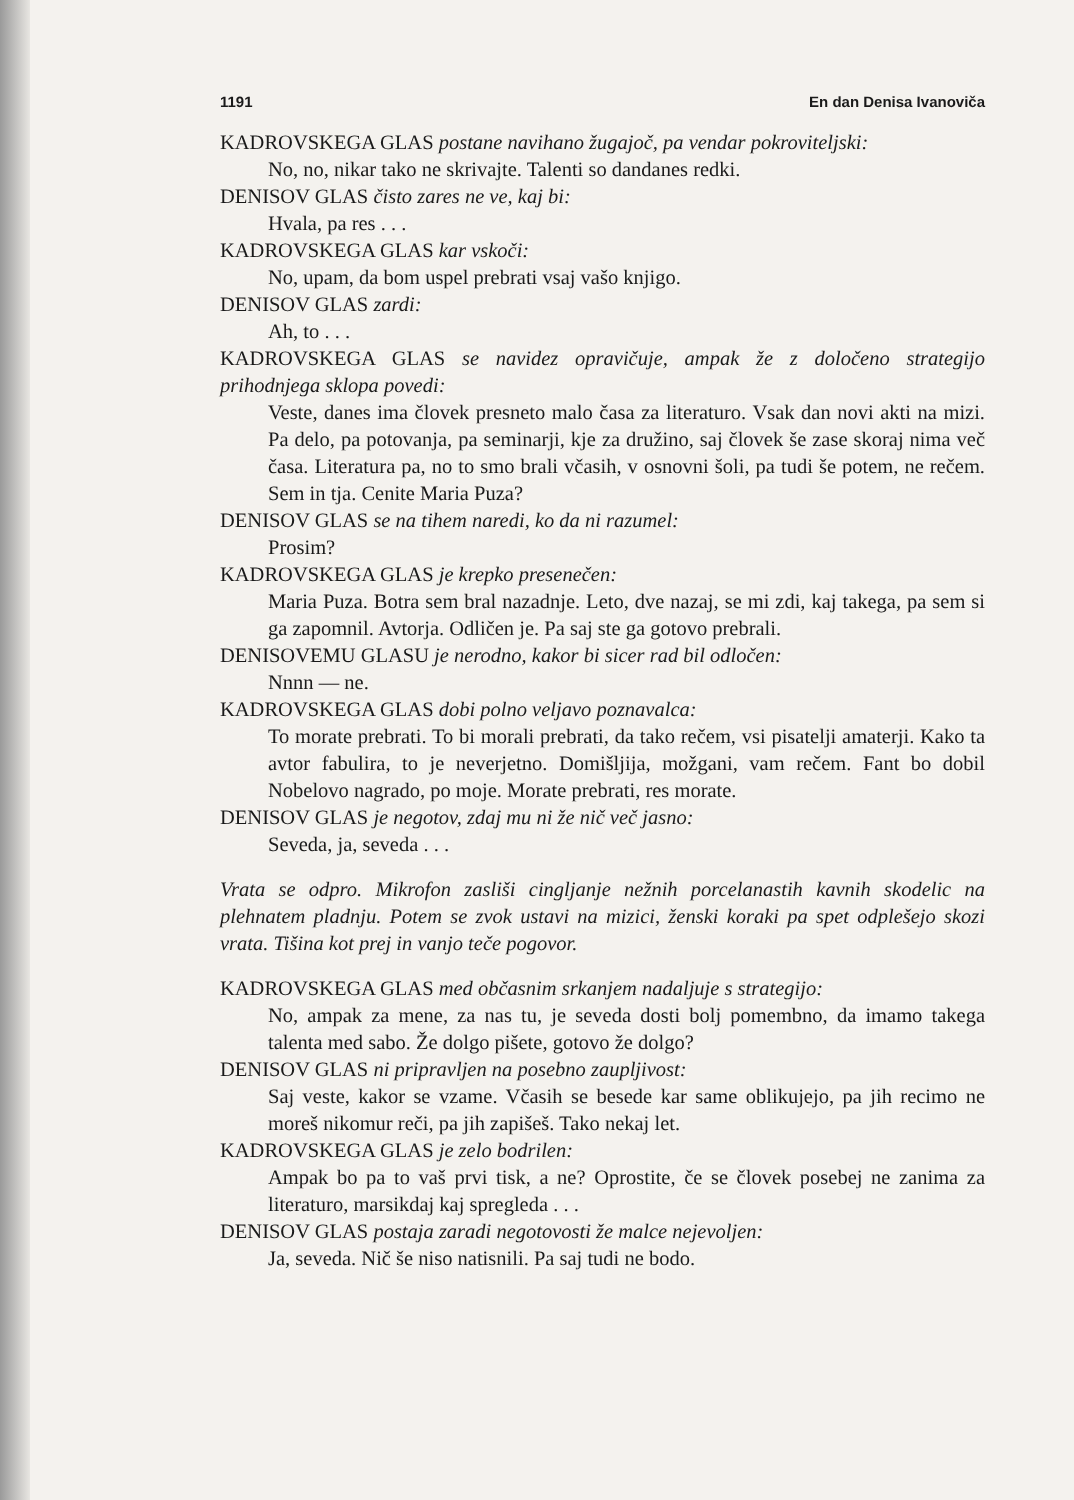1191 En dan Denisa Ivanoviča
KADROVSKEGA GLAS postane navihano žugajoč, pa vendar pokroviteljski:
No, no, nikar tako ne skrivajte. Talenti so dandanes redki.
DENISOV GLAS čisto zares ne ve, kaj bi:
Hvala, pa res . . .
KADROVSKEGA GLAS kar vskoči:
No, upam, da bom uspel prebrati vsaj vašo knjigo.
DENISOV GLAS zardi:
Ah, to . . .
KADROVSKEGA GLAS se navidez opravičuje, ampak že z določeno strategijo prihodnjega sklopa povedi:
Veste, danes ima človek presneto malo časa za literaturo. Vsak dan novi akti na mizi. Pa delo, pa potovanja, pa seminarji, kje za družino, saj človek še zase skoraj nima več časa. Literatura pa, no to smo brali včasih, v osnovni šoli, pa tudi še potem, ne rečem. Sem in tja. Cenite Maria Puza?
DENISOV GLAS se na tihem naredi, ko da ni razumel:
Prosim?
KADROVSKEGA GLAS je krepko presenečen:
Maria Puza. Botra sem bral nazadnje. Leto, dve nazaj, se mi zdi, kaj takega, pa sem si ga zapomnil. Avtorja. Odličen je. Pa saj ste ga gotovo prebrali.
DENISOVEMU GLASU je nerodno, kakor bi sicer rad bil odločen:
Nnnn — ne.
KADROVSKEGA GLAS dobi polno veljavo poznavalca:
To morate prebrati. To bi morali prebrati, da tako rečem, vsi pisatelji amaterji. Kako ta avtor fabulira, to je neverjetno. Domišljija, možgani, vam rečem. Fant bo dobil Nobelovo nagrado, po moje. Morate prebrati, res morate.
DENISOV GLAS je negotov, zdaj mu ni že nič več jasno:
Seveda, ja, seveda . . .
Vrata se odpro. Mikrofon zasliši cingljanje nežnih porcelanastih kavnih skodelic na plehnatem pladnju. Potem se zvok ustavi na mizici, ženski koraki pa spet odplešejo skozi vrata. Tišina kot prej in vanjo teče pogovor.
KADROVSKEGA GLAS med občasnim srkanjem nadaljuje s strategijo:
No, ampak za mene, za nas tu, je seveda dosti bolj pomembno, da imamo takega talenta med sabo. Že dolgo pišete, gotovo že dolgo?
DENISOV GLAS ni pripravljen na posebno zaupljivost:
Saj veste, kakor se vzame. Včasih se besede kar same oblikujejo, pa jih recimo ne moreš nikomur reči, pa jih zapišeš. Tako nekaj let.
KADROVSKEGA GLAS je zelo bodrilen:
Ampak bo pa to vaš prvi tisk, a ne? Oprostite, če se človek posebej ne zanima za literaturo, marsikdaj kaj spregleda . . .
DENISOV GLAS postaja zaradi negotovosti že malce nejevoljen:
Ja, seveda. Nič še niso natisnili. Pa saj tudi ne bodo.